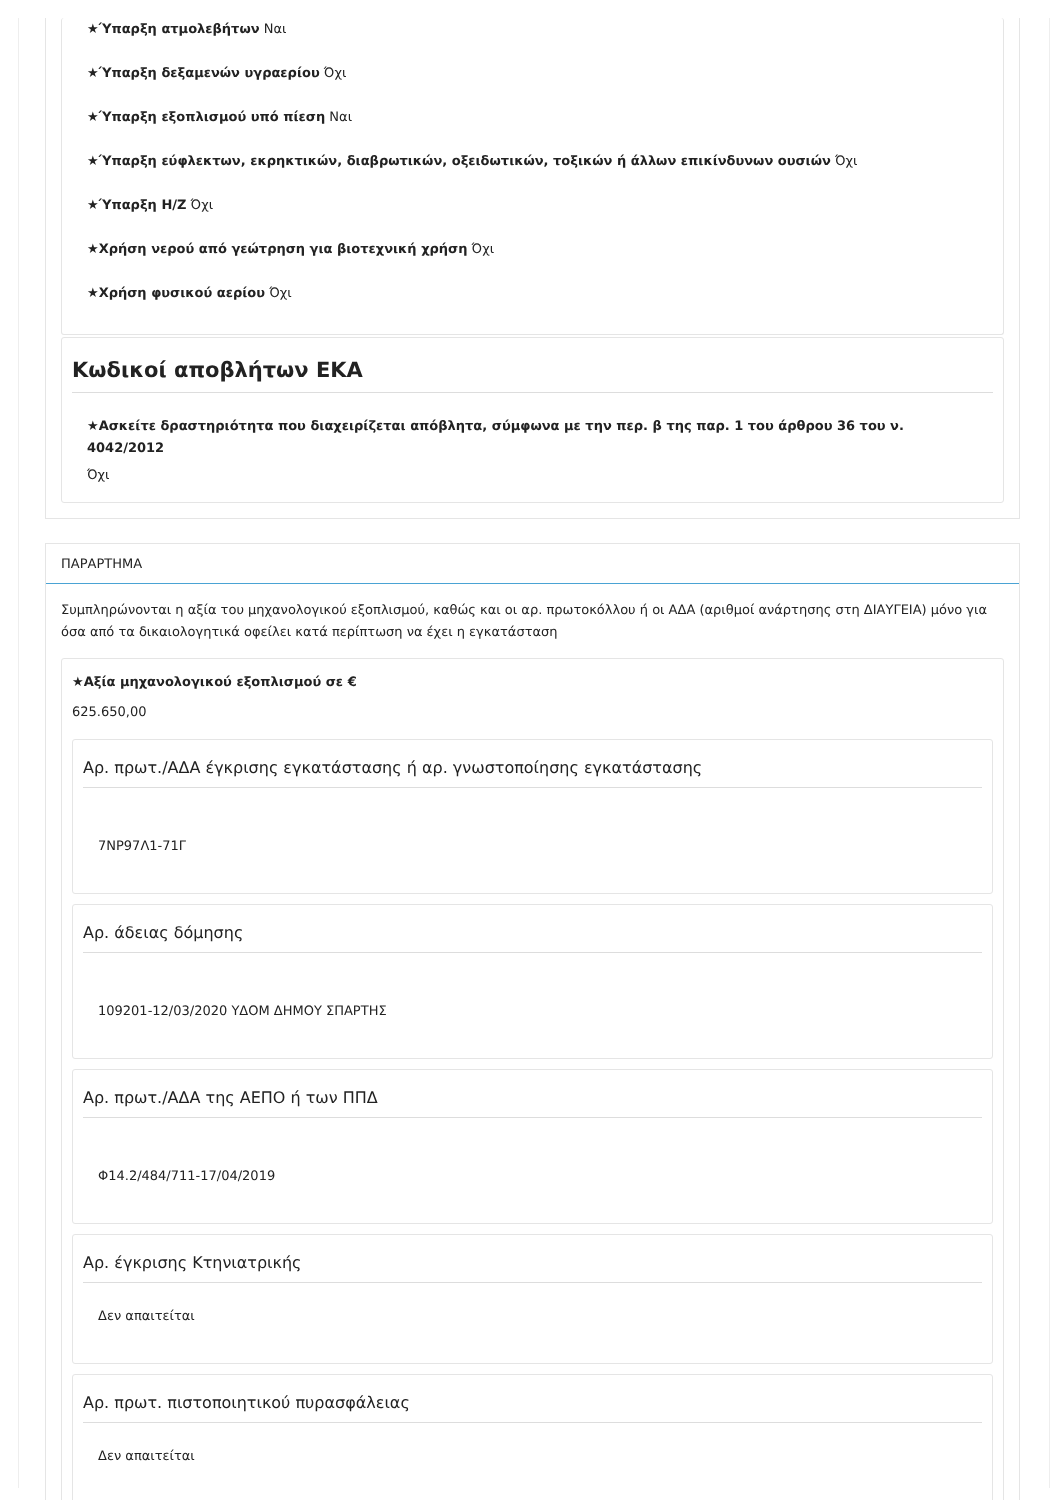★Ύπαρξη ατμολεβήτων Ναι
★Ύπαρξη δεξαμενών υγραερίου Όχι
★Ύπαρξη εξοπλισμού υπό πίεση Ναι
★Ύπαρξη εύφλεκτων, εκρηκτικών, διαβρωτικών, οξειδωτικών, τοξικών ή άλλων επικίνδυνων ουσιών Όχι
★Ύπαρξη Η/Ζ Όχι
★Χρήση νερού από γεώτρηση για βιοτεχνική χρήση Όχι
★Χρήση φυσικού αερίου Όχι
Κωδικοί αποβλήτων ΕΚΑ
★Ασκείτε δραστηριότητα που διαχειρίζεται απόβλητα, σύμφωνα με την περ. β της παρ. 1 του άρθρου 36 του ν. 4042/2012
Όχι
ΠΑΡΑΡΤΗΜΑ
Συμπληρώνονται η αξία του μηχανολογικού εξοπλισμού, καθώς και οι αρ. πρωτοκόλλου ή οι ΑΔΑ (αριθμοί ανάρτησης στη ΔΙΑΥΓΕΙΑ) μόνο για όσα από τα δικαιολογητικά οφείλει κατά περίπτωση να έχει η εγκατάσταση
★Αξία μηχανολογικού εξοπλισμού σε €
625.650,00
Αρ. πρωτ./ΑΔΑ έγκρισης εγκατάστασης ή αρ. γνωστοποίησης εγκατάστασης
7ΝΡ97Λ1-71Γ
Αρ. άδειας δόμησης
109201-12/03/2020 ΥΔΟΜ ΔΗΜΟΥ ΣΠΑΡΤΗΣ
Αρ. πρωτ./ΑΔΑ της ΑΕΠΟ ή των ΠΠΔ
Φ14.2/484/711-17/04/2019
Αρ. έγκρισης Κτηνιατρικής
Δεν απαιτείται
Αρ. πρωτ. πιστοποιητικού πυρασφάλειας
Δεν απαιτείται